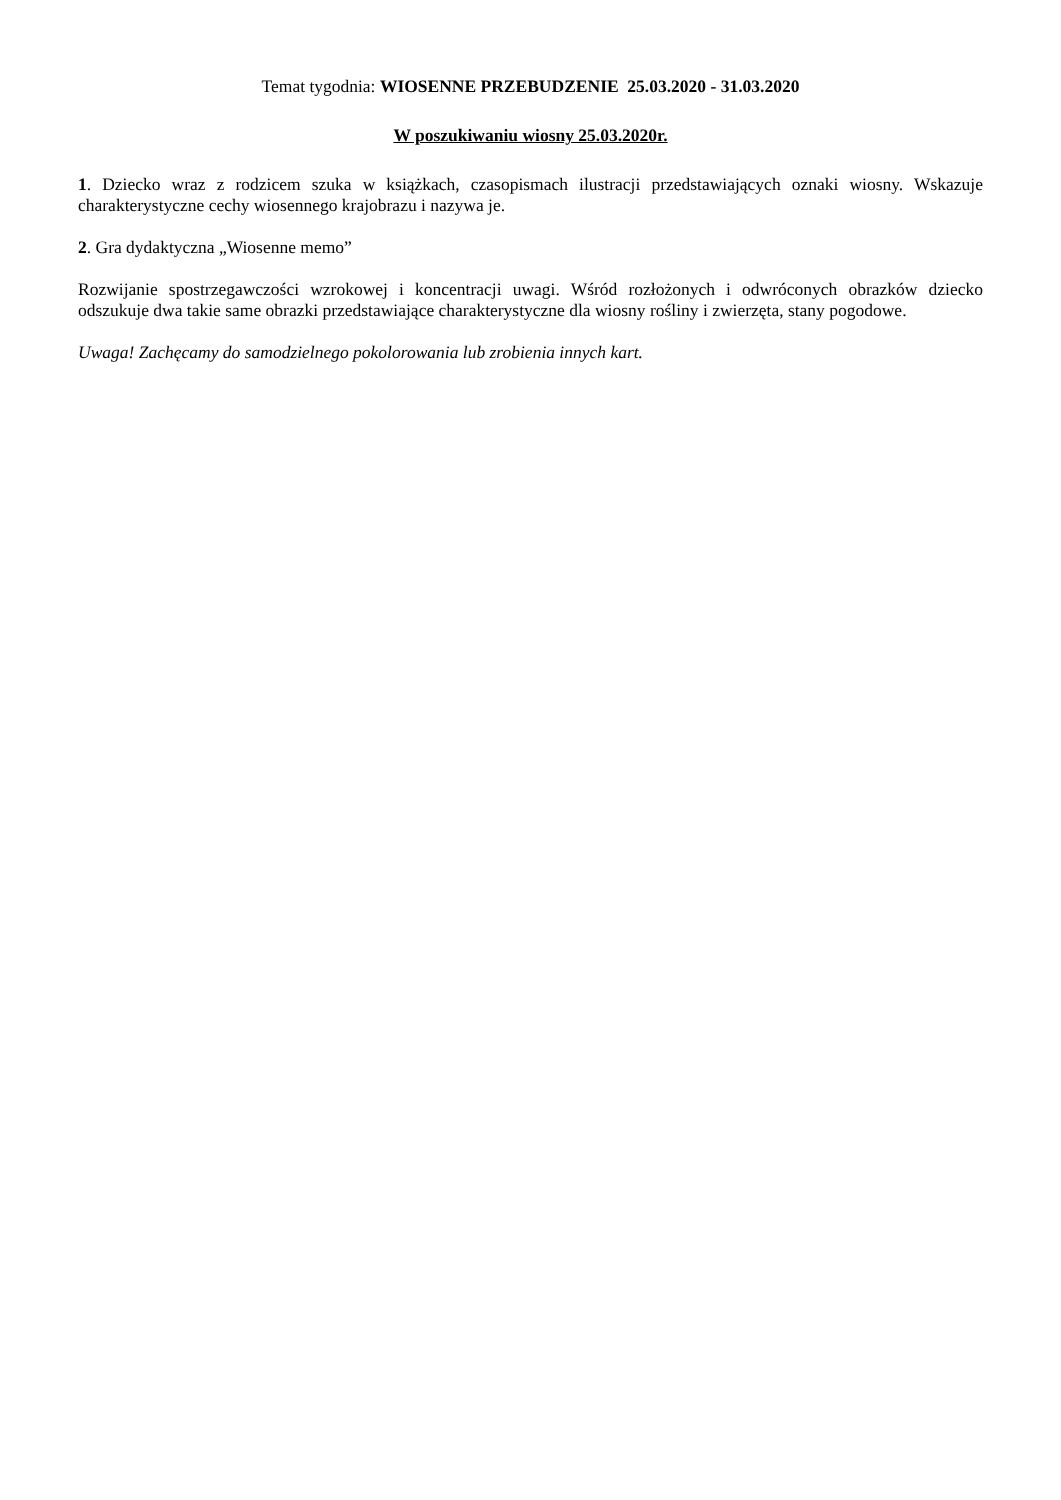Temat tygodnia: WIOSENNE PRZEBUDZENIE 25.03.2020 - 31.03.2020
W poszukiwaniu wiosny 25.03.2020r.
1. Dziecko wraz z rodzicem szuka w książkach, czasopismach ilustracji przedstawiających oznaki wiosny. Wskazuje charakterystyczne cechy wiosennego krajobrazu i nazywa je.
2. Gra dydaktyczna „Wiosenne memo”
Rozwijanie spostrzegawczości wzrokowej i koncentracji uwagi. Wśród rozłożonych i odwróconych obrazków dziecko odszukuje dwa takie same obrazki przedstawiające charakterystyczne dla wiosny rośliny i zwierzęta, stany pogodowe.
Uwaga! Zachęcamy do samodzielnego pokolorowania lub zrobienia innych kart.